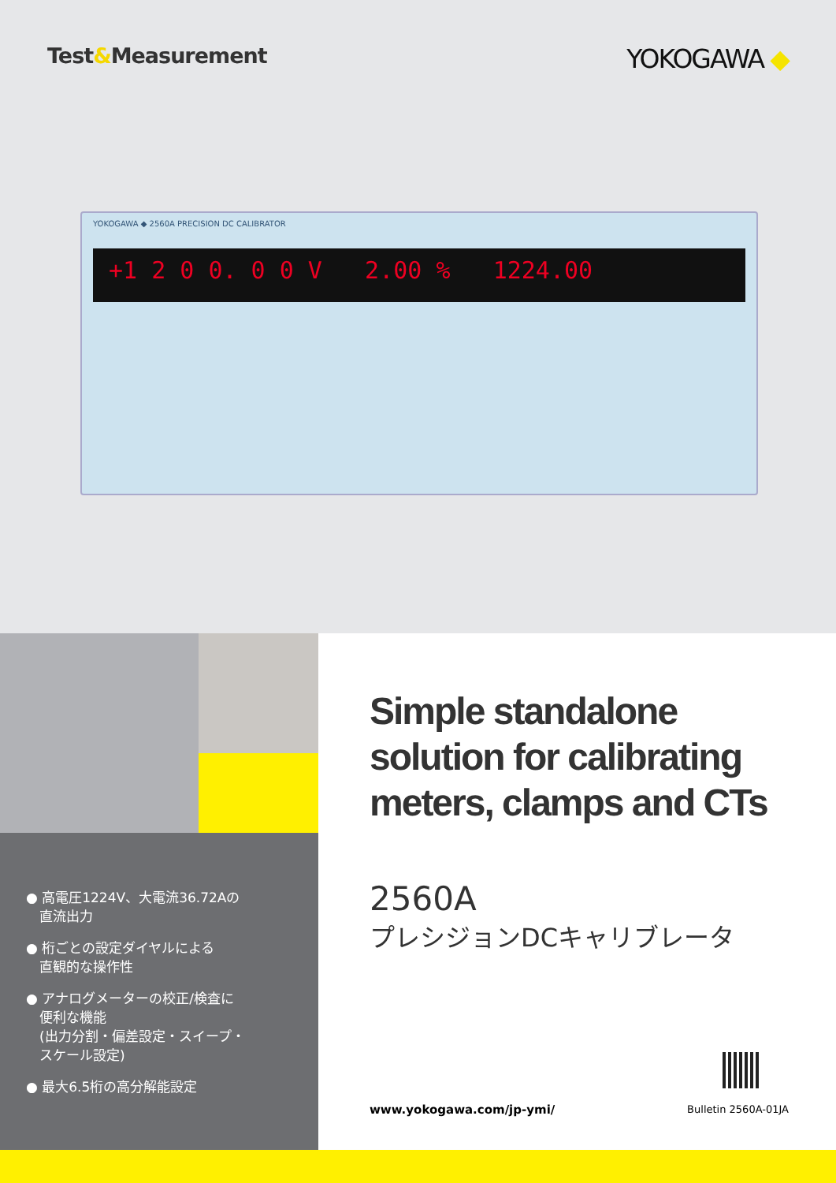Test&Measurement
YOKOGAWA ◆
YOKOGAWA ◆ 2560A PRECISION DC CALIBRATOR
+1 2 0 0. 0 0 V 2.00 % 1224.00
● 高電圧1224V、大電流36.72Aの
　直流出力
● 桁ごとの設定ダイヤルによる
　直観的な操作性
● アナログメーターの校正/検査に
　便利な機能
　(出力分割・偏差設定・スイープ・
　スケール設定)
● 最大6.5桁の高分解能設定
Simple standalone solution for calibrating meters, clamps and CTs
2560A
プレシジョンDCキャリブレータ
www.yokogawa.com/jp-ymi/ Bulletin 2560A-01JA